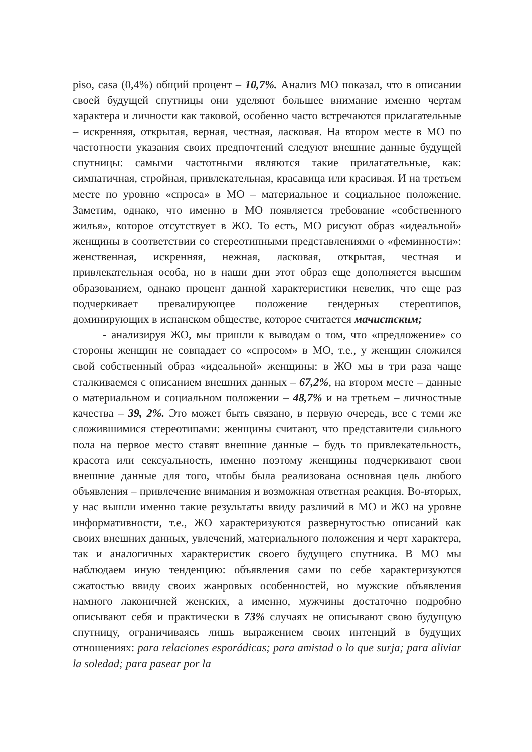piso, casa (0,4%) общий процент – 10,7%. Анализ МО показал, что в описании своей будущей спутницы они уделяют большее внимание именно чертам характера и личности как таковой, особенно часто встречаются прилагательные – искренняя, открытая, верная, честная, ласковая. На втором месте в МО по частотности указания своих предпочтений следуют внешние данные будущей спутницы: самыми частотными являются такие прилагательные, как: симпатичная, стройная, привлекательная, красавица или красивая. И на третьем месте по уровню «спроса» в МО – материальное и социальное положение. Заметим, однако, что именно в МО появляется требование «собственного жилья», которое отсутствует в ЖО. То есть, МО рисуют образ «идеальной» женщины в соответствии со стереотипными представлениями о «феминности»: женственная, искренняя, нежная, ласковая, открытая, честная и привлекательная особа, но в наши дни этот образ еще дополняется высшим образованием, однако процент данной характеристики невелик, что еще раз подчеркивает превалирующее положение гендерных стереотипов, доминирующих в испанском обществе, которое считается мачистским;
- анализируя ЖО, мы пришли к выводам о том, что «предложение» со стороны женщин не совпадает со «спросом» в МО, т.е., у женщин сложился свой собственный образ «идеальной» женщины: в ЖО мы в три раза чаще сталкиваемся с описанием внешних данных – 67,2%, на втором месте – данные о материальном и социальном положении – 48,7% и на третьем – личностные качества – 39, 2%. Это может быть связано, в первую очередь, все с теми же сложившимися стереотипами: женщины считают, что представители сильного пола на первое место ставят внешние данные – будь то привлекательность, красота или сексуальность, именно поэтому женщины подчеркивают свои внешние данные для того, чтобы была реализована основная цель любого объявления – привлечение внимания и возможная ответная реакция. Во-вторых, у нас вышли именно такие результаты ввиду различий в МО и ЖО на уровне информативности, т.е., ЖО характеризуются развернутостью описаний как своих внешних данных, увлечений, материального положения и черт характера, так и аналогичных характеристик своего будущего спутника. В МО мы наблюдаем иную тенденцию: объявления сами по себе характеризуются сжатостью ввиду своих жанровых особенностей, но мужские объявления намного лаконичней женских, а именно, мужчины достаточно подробно описывают себя и практически в 73% случаях не описывают свою будущую спутницу, ограничиваясь лишь выражением своих интенций в будущих отношениях: para relaciones esporádicas; para amistad o lo que surja; para aliviar la soledad; para pasear por la